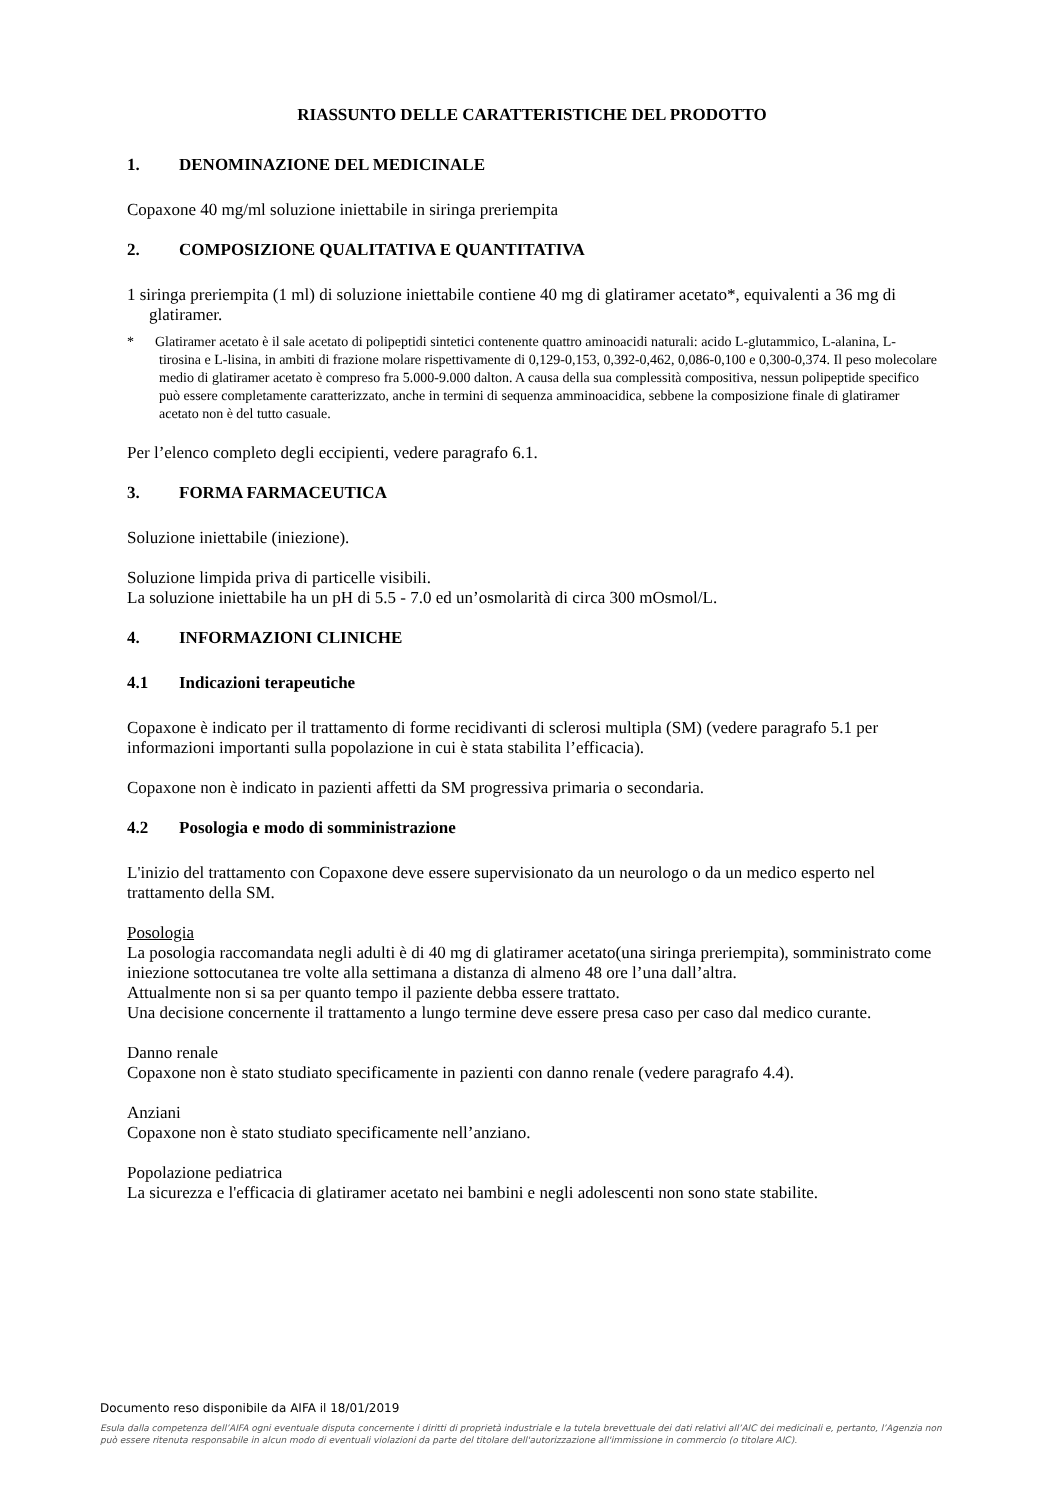RIASSUNTO DELLE CARATTERISTICHE DEL PRODOTTO
1. DENOMINAZIONE DEL MEDICINALE
Copaxone 40 mg/ml soluzione iniettabile in siringa preriempita
2. COMPOSIZIONE QUALITATIVA E QUANTITATIVA
1 siringa preriempita (1 ml) di soluzione iniettabile contiene 40 mg di glatiramer acetato*, equivalenti a 36 mg di glatiramer.
* Glatiramer acetato è il sale acetato di polipeptidi sintetici contenente quattro aminoacidi naturali: acido L-glutammico, L-alanina, L-tirosina e L-lisina, in ambiti di frazione molare rispettivamente di 0,129-0,153, 0,392-0,462, 0,086-0,100 e 0,300-0,374. Il peso molecolare medio di glatiramer acetato è compreso fra 5.000-9.000 dalton. A causa della sua complessità compositiva, nessun polipeptide specifico può essere completamente caratterizzato, anche in termini di sequenza amminoacidica, sebbene la composizione finale di glatiramer acetato non è del tutto casuale.
Per l’elenco completo degli eccipienti, vedere paragrafo 6.1.
3. FORMA FARMACEUTICA
Soluzione iniettabile (iniezione).
Soluzione limpida priva di particelle visibili.
La soluzione iniettabile ha un pH di 5.5 - 7.0 ed un’osmolarità di circa 300 mOsmol/L.
4. INFORMAZIONI CLINICHE
4.1 Indicazioni terapeutiche
Copaxone è indicato per il trattamento di forme recidivanti di sclerosi multipla (SM) (vedere paragrafo 5.1 per informazioni importanti sulla popolazione in cui è stata stabilita l’efficacia).
Copaxone non è indicato in pazienti affetti da SM progressiva primaria o secondaria.
4.2 Posologia e modo di somministrazione
L'inizio del trattamento con Copaxone deve essere supervisionato da un neurologo o da un medico esperto nel trattamento della SM.
Posologia
La posologia raccomandata negli adulti è di 40 mg di glatiramer acetato(una siringa preriempita), somministrato come iniezione sottocutanea tre volte alla settimana a distanza di almeno 48 ore l’una dall’altra.
Attualmente non si sa per quanto tempo il paziente debba essere trattato.
Una decisione concernente il trattamento a lungo termine deve essere presa caso per caso dal medico curante.
Danno renale
Copaxone non è stato studiato specificamente in pazienti con danno renale (vedere paragrafo 4.4).
Anziani
Copaxone non è stato studiato specificamente nell’anziano.
Popolazione pediatrica
La sicurezza e l'efficacia di glatiramer acetato nei bambini e negli adolescenti non sono state stabilite.
Documento reso disponibile da AIFA il 18/01/2019
Esula dalla competenza dell’AIFA ogni eventuale disputa concernente i diritti di proprietà industriale e la tutela brevettuale dei dati relativi all’AIC dei medicinali e, pertanto, l’Agenzia non può essere ritenuta responsabile in alcun modo di eventuali violazioni da parte del titolare dell'autorizzazione all'immissione in commercio (o titolare AIC).